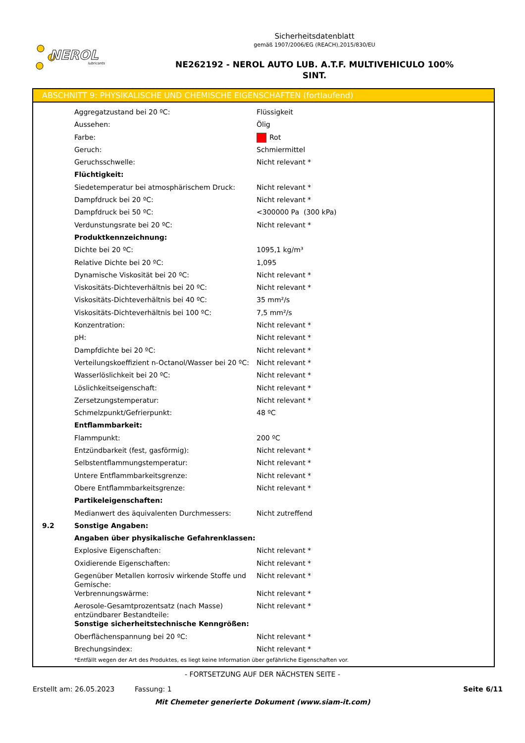NEROL
lubricants
Sicherheitsdatenblatt
gemäß 1907/2006/EG (REACH),2015/830/EU
NE262192 - NEROL AUTO LUB. A.T.F. MULTIVEHICULO 100%
SINT.
ABSCHNITT 9: PHYSIKALISCHE UND CHEMISCHE EIGENSCHAFTEN (fortlaufend)
| | Aggregatzustand bei 20 ºC: | Flüssigkeit |
| | Aussehen: | Ölig |
| | Farbe: | Rot |
| | Geruch: | Schmiermittel |
| | Geruchsschwelle: | Nicht relevant * |
| | Flüchtigkeit: | |
| | Siedetemperatur bei atmosphärischem Druck: | Nicht relevant * |
| | Dampfdruck bei 20 ºC: | Nicht relevant * |
| | Dampfdruck bei 50 ºC: | <300000 Pa (300 kPa) |
| | Verdunstungsrate bei 20 ºC: | Nicht relevant * |
| | Produktkennzeichnung: | |
| | Dichte bei 20 ºC: | 1095,1 kg/m³ |
| | Relative Dichte bei 20 ºC: | 1,095 |
| | Dynamische Viskosität bei 20 ºC: | Nicht relevant * |
| | Viskositäts-Dichteverhältnis bei 20 ºC: | Nicht relevant * |
| | Viskositäts-Dichteverhältnis bei 40 ºC: | 35 mm²/s |
| | Viskositäts-Dichteverhältnis bei 100 ºC: | 7,5 mm²/s |
| | Konzentration: | Nicht relevant * |
| | pH: | Nicht relevant * |
| | Dampfdichte bei 20 ºC: | Nicht relevant * |
| | Verteilungskoeffizient n-Octanol/Wasser bei 20 ºC: | Nicht relevant * |
| | Wasserlöslichkeit bei 20 ºC: | Nicht relevant * |
| | Löslichkeitseigenschaft: | Nicht relevant * |
| | Zersetzungstemperatur: | Nicht relevant * |
| | Schmelzpunkt/Gefrierpunkt: | 48 ºC |
| | Entflammbarkeit: | |
| | Flammpunkt: | 200 ºC |
| | Entzündbarkeit (fest, gasförmig): | Nicht relevant * |
| | Selbstentflammungstemperatur: | Nicht relevant * |
| | Untere Entflammbarkeitsgrenze: | Nicht relevant * |
| | Obere Entflammbarkeitsgrenze: | Nicht relevant * |
| | Partikeleigenschaften: | |
| | Medianwert des äquivalenten Durchmessers: | Nicht zutreffend |
| 9.2 | Sonstige Angaben: | |
| | Angaben über physikalische Gefahrenklassen: | |
| | Explosive Eigenschaften: | Nicht relevant * |
| | Oxidierende Eigenschaften: | Nicht relevant * |
| | Gegenüber Metallen korrosiv wirkende Stoffe und Gemische: | Nicht relevant * |
| | Verbrennungswärme: | Nicht relevant * |
| | Aerosole-Gesamtprozentsatz (nach Masse) entzündbarer Bestandteile: | Nicht relevant * |
| | Sonstige sicherheitstechnische Kenngrößen: | |
| | Oberflächenspannung bei 20 ºC: | Nicht relevant * |
| | Brechungsindex: | Nicht relevant * |
*Entfällt wegen der Art des Produktes, es liegt keine Information über gefährliche Eigenschaften vor.
- FORTSETZUNG AUF DER NÄCHSTEN SEITE -
Erstellt am: 26.05.2023 Fassung: 1 Seite 6/11
Mit Chemeter generierte Dokument (www.siam-it.com)